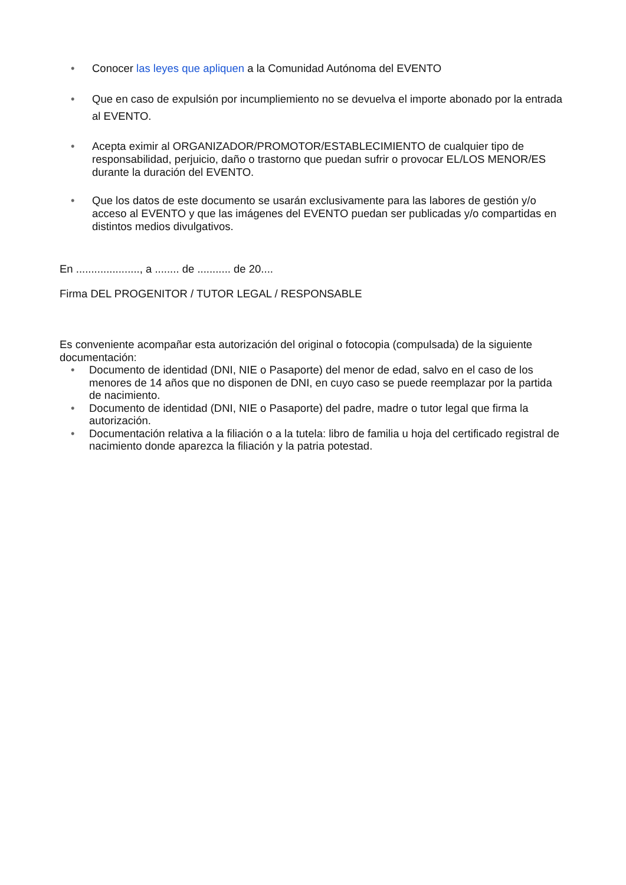• Conocer las leyes que apliquen a la Comunidad Autónoma del EVENTO
• Que en caso de expulsión por incumpliemiento no se devuelva el importe abonado por la entrada al EVENTO.
• Acepta eximir al ORGANIZADOR/PROMOTOR/ESTABLECIMIENTO de cualquier tipo de responsabilidad, perjuicio, daño o trastorno que puedan sufrir o provocar EL/LOS MENOR/ES durante la duración del EVENTO.
• Que los datos de este documento se usarán exclusivamente para las labores de gestión y/o acceso al EVENTO y que las imágenes del EVENTO puedan ser publicadas y/o compartidas en distintos medios divulgativos.
En ....................., a ........ de ........... de 20....
Firma DEL PROGENITOR / TUTOR LEGAL / RESPONSABLE
Es conveniente acompañar esta autorización del original o fotocopia (compulsada) de la siguiente documentación:
• Documento de identidad (DNI, NIE o Pasaporte) del menor de edad, salvo en el caso de los menores de 14 años que no disponen de DNI, en cuyo caso se puede reemplazar por la partida de nacimiento.
• Documento de identidad (DNI, NIE o Pasaporte) del padre, madre o tutor legal que firma la autorización.
• Documentación relativa a la filiación o a la tutela: libro de familia u hoja del certificado registral de nacimiento donde aparezca la filiación y la patria potestad.